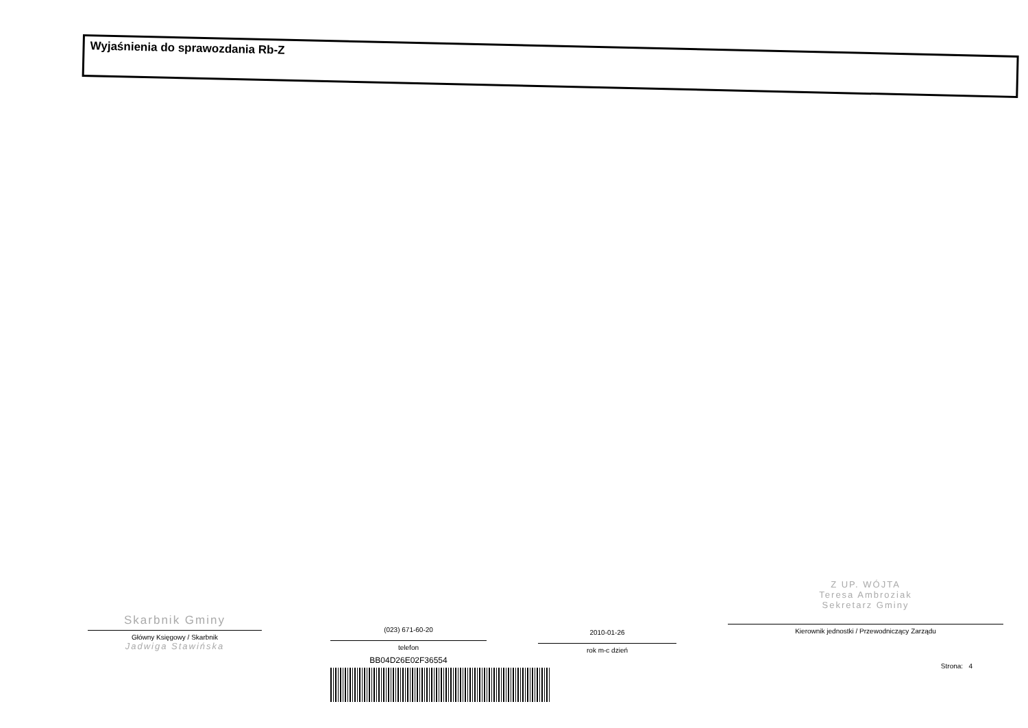Wyjaśnienia do sprawozdania Rb-Z
Skarbnik Gminy
Główny Księgowy / Skarbnik
Jadwiga Stawińska
(023) 671-60-20
telefon
BB04D26E02F36554
2010-01-26
rok m-c dzień
Z UP. WÓJTA
Teresa Ambroziak
Sekretarz Gminy
Kierownik jednostki / Przewodniczący Zarządu
Strona: 4